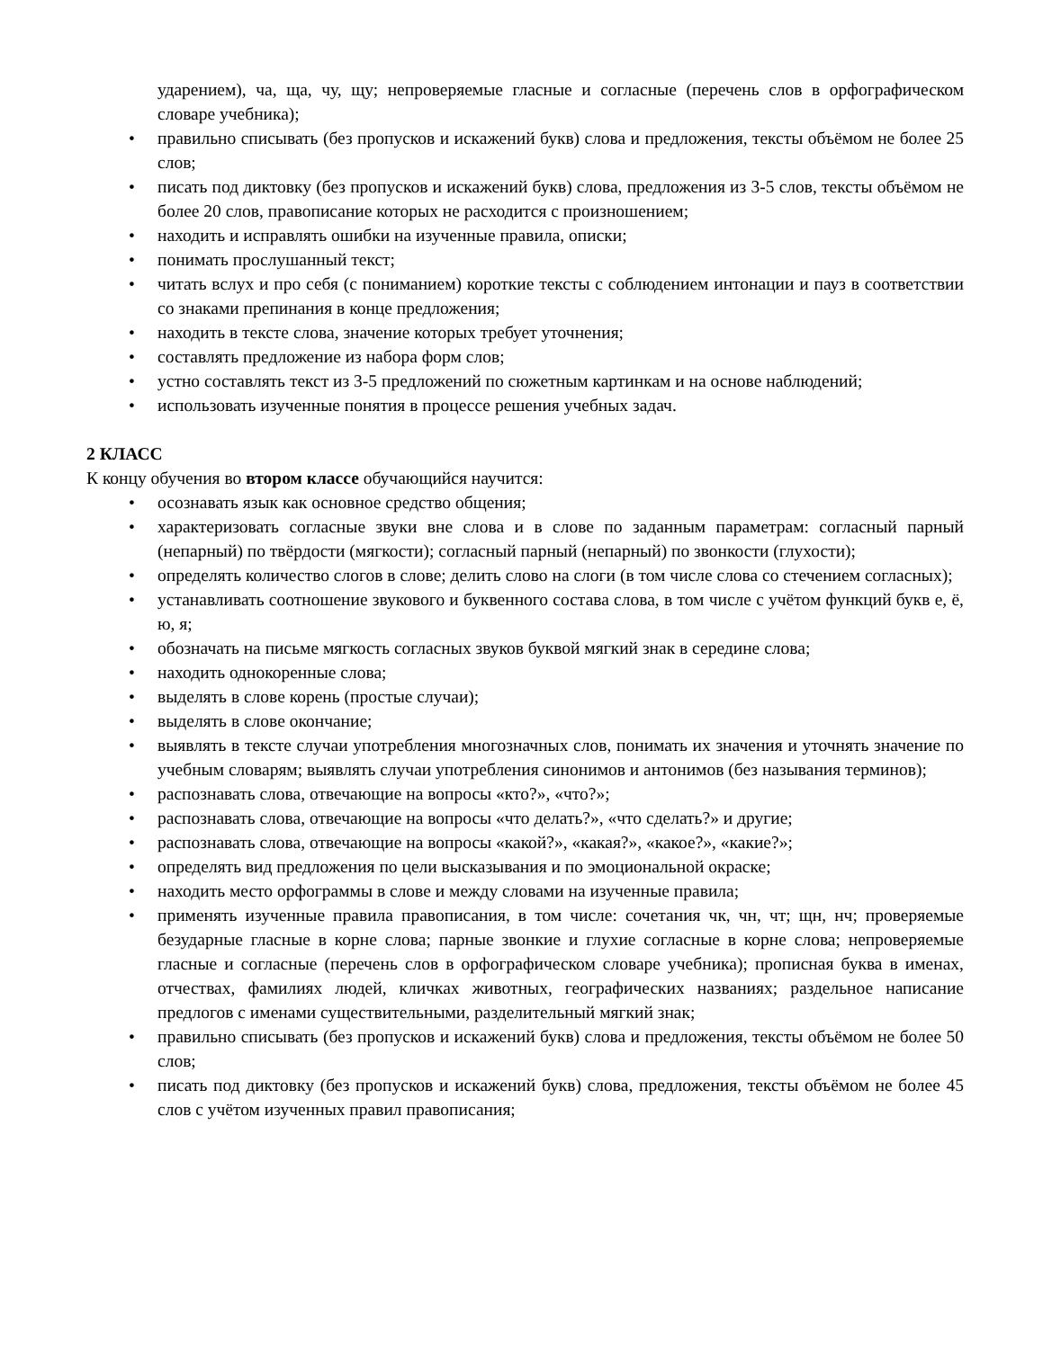ударением), ча, ща, чу, щу; непроверяемые гласные и согласные (перечень слов в орфографическом словаре учебника);
• правильно списывать (без пропусков и искажений букв) слова и предложения, тексты объёмом не более 25 слов;
• писать под диктовку (без пропусков и искажений букв) слова, предложения из 3-5 слов, тексты объёмом не более 20 слов, правописание которых не расходится с произношением;
• находить и исправлять ошибки на изученные правила, описки;
• понимать прослушанный текст;
• читать вслух и про себя (с пониманием) короткие тексты с соблюдением интонации и пауз в соответствии со знаками препинания в конце предложения;
• находить в тексте слова, значение которых требует уточнения;
• составлять предложение из набора форм слов;
• устно составлять текст из 3-5 предложений по сюжетным картинкам и на основе наблюдений;
• использовать изученные понятия в процессе решения учебных задач.
2 КЛАСС
К концу обучения во втором классе обучающийся научится:
• осознавать язык как основное средство общения;
• характеризовать согласные звуки вне слова и в слове по заданным параметрам: согласный парный (непарный) по твёрдости (мягкости); согласный парный (непарный) по звонкости (глухости);
• определять количество слогов в слове; делить слово на слоги (в том числе слова со стечением согласных);
• устанавливать соотношение звукового и буквенного состава слова, в том числе с учётом функций букв е, ё, ю, я;
• обозначать на письме мягкость согласных звуков буквой мягкий знак в середине слова;
• находить однокоренные слова;
• выделять в слове корень (простые случаи);
• выделять в слове окончание;
• выявлять в тексте случаи употребления многозначных слов, понимать их значения и уточнять значение по учебным словарям; выявлять случаи употребления синонимов и антонимов (без называния терминов);
• распознавать слова, отвечающие на вопросы «кто?», «что?»;
• распознавать слова, отвечающие на вопросы «что делать?», «что сделать?» и другие;
• распознавать слова, отвечающие на вопросы «какой?», «какая?», «какое?», «какие?»;
• определять вид предложения по цели высказывания и по эмоциональной окраске;
• находить место орфограммы в слове и между словами на изученные правила;
• применять изученные правила правописания, в том числе: сочетания чк, чн, чт; щн, нч; проверяемые безударные гласные в корне слова; парные звонкие и глухие согласные в корне слова; непроверяемые гласные и согласные (перечень слов в орфографическом словаре учебника); прописная буква в именах, отчествах, фамилиях людей, кличках животных, географических названиях; раздельное написание предлогов с именами существительными, разделительный мягкий знак;
• правильно списывать (без пропусков и искажений букв) слова и предложения, тексты объёмом не более 50 слов;
• писать под диктовку (без пропусков и искажений букв) слова, предложения, тексты объёмом не более 45 слов с учётом изученных правил правописания;